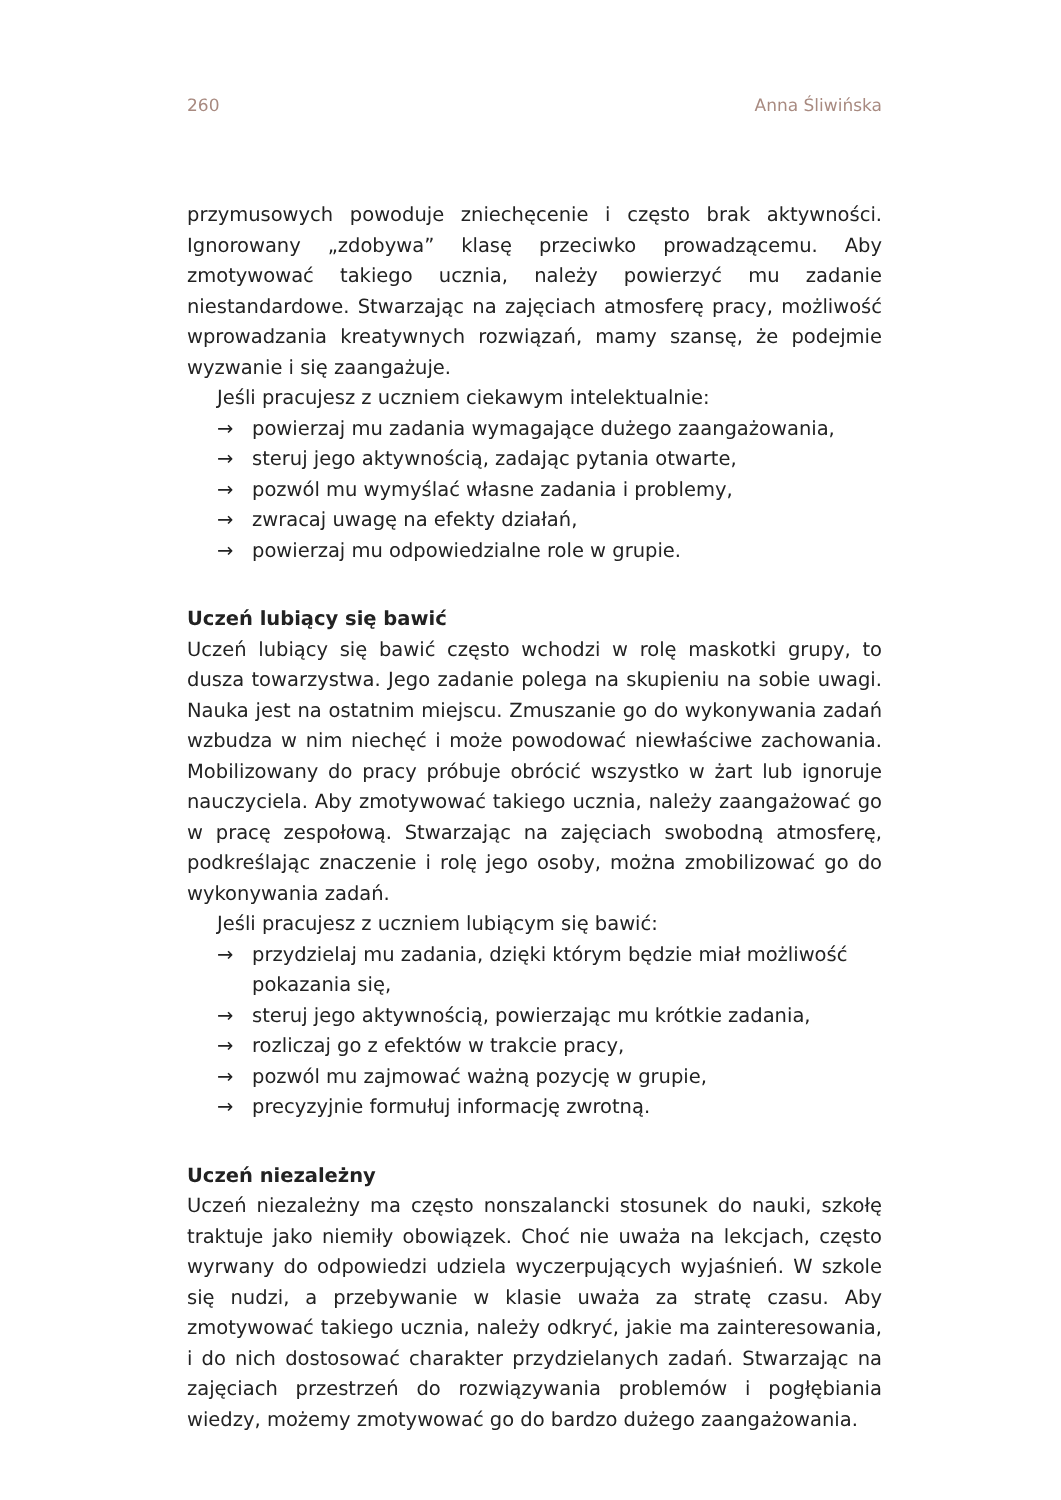260 Anna Śliwińska
przymusowych powoduje zniechęcenie i często brak aktywności. Ignorowany „zdobywa” klasę przeciwko prowadzącemu. Aby zmotywować takiego ucznia, należy powierzyć mu zadanie niestandardowe. Stwarzając na zajęciach atmosferę pracy, możliwość wprowadzania kreatywnych rozwiązań, mamy szansę, że podejmie wyzwanie i się zaangażuje.
Jeśli pracujesz z uczniem ciekawym intelektualnie:
→ powierzaj mu zadania wymagające dużego zaangażowania,
→ steruj jego aktywnością, zadając pytania otwarte,
→ pozwól mu wymyślać własne zadania i problemy,
→ zwracaj uwagę na efekty działań,
→ powierzaj mu odpowiedzialne role w grupie.
Uczeń lubiący się bawić
Uczeń lubiący się bawić często wchodzi w rolę maskotki grupy, to dusza towarzystwa. Jego zadanie polega na skupieniu na sobie uwagi. Nauka jest na ostatnim miejscu. Zmuszanie go do wykonywania zadań wzbudza w nim niechęć i może powodować niewłaściwe zachowania. Mobilizowany do pracy próbuje obrócić wszystko w żart lub ignoruje nauczyciela. Aby zmotywować takiego ucznia, należy zaangażować go w pracę zespołową. Stwarzając na zajęciach swobodną atmosferę, podkreślając znaczenie i rolę jego osoby, można zmobilizować go do wykonywania zadań.
Jeśli pracujesz z uczniem lubiącym się bawić:
→ przydzielaj mu zadania, dzięki którym będzie miał możliwość pokazania się,
→ steruj jego aktywnością, powierzając mu krótkie zadania,
→ rozliczaj go z efektów w trakcie pracy,
→ pozwól mu zajmować ważną pozycję w grupie,
→ precyzyjnie formułuj informację zwrotną.
Uczeń niezależny
Uczeń niezależny ma często nonszalancki stosunek do nauki, szkołę traktuje jako niemiły obowiązek. Choć nie uważa na lekcjach, często wyrwany do odpowiedzi udziela wyczerpujących wyjaśnień. W szkole się nudzi, a przebywanie w klasie uważa za stratę czasu. Aby zmotywować takiego ucznia, należy odkryć, jakie ma zainteresowania, i do nich dostosować charakter przydzielanych zadań. Stwarzając na zajęciach przestrzeń do rozwiązywania problemów i pogłębiania wiedzy, możemy zmotywować go do bardzo dużego zaangażowania.